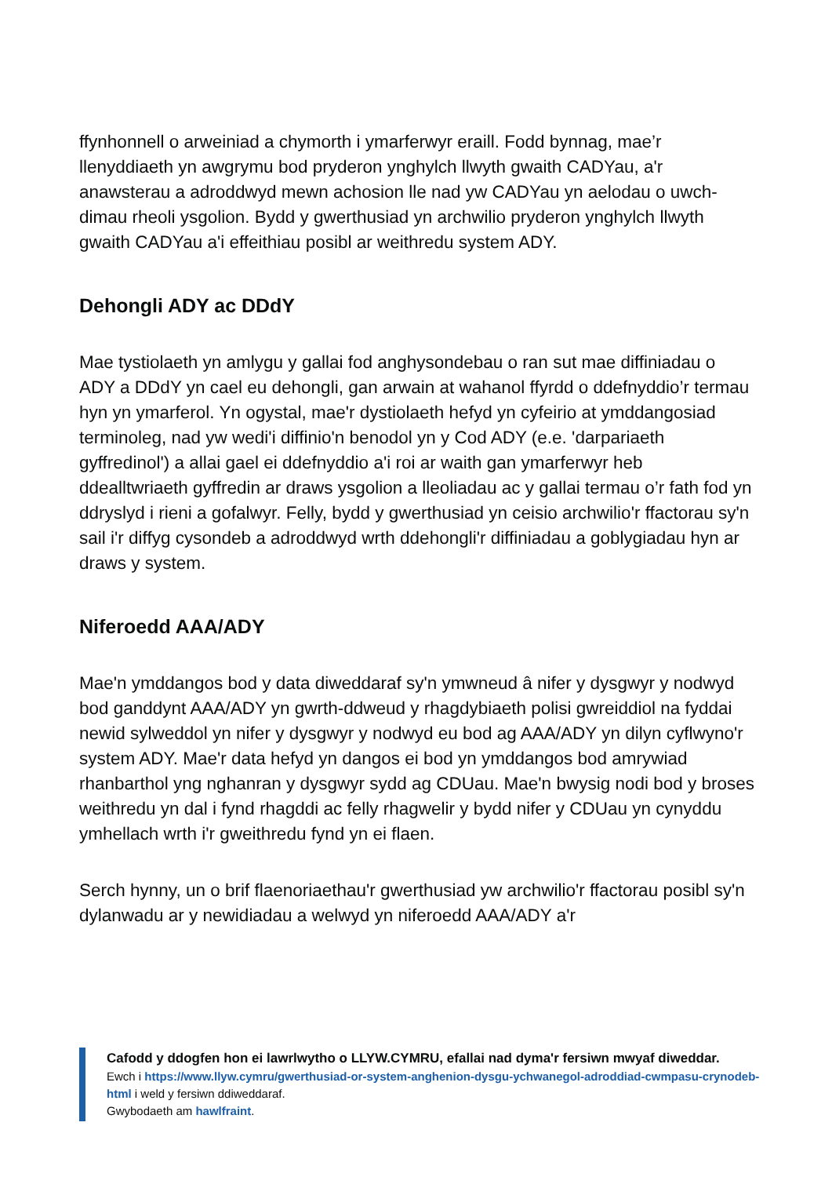ffynhonnell o arweiniad a chymorth i ymarferwyr eraill. Fodd bynnag, mae’r llenyddiaeth yn awgrymu bod pryderon ynghylch llwyth gwaith CADYau, a'r anawsterau a adroddwyd mewn achosion lle nad yw CADYau yn aelodau o uwch-dimau rheoli ysgolion. Bydd y gwerthusiad yn archwilio pryderon ynghylch llwyth gwaith CADYau a'i effeithiau posibl ar weithredu system ADY.
Dehongli ADY ac DDdY
Mae tystiolaeth yn amlygu y gallai fod anghysondebau o ran sut mae diffiniadau o ADY a DDdY yn cael eu dehongli, gan arwain at wahanol ffyrdd o ddefnyddio’r termau hyn yn ymarferol. Yn ogystal, mae'r dystiolaeth hefyd yn cyfeirio at ymddangosiad terminoleg, nad yw wedi'i diffinio'n benodol yn y Cod ADY (e.e. 'darpariaeth gyffredinol') a allai gael ei ddefnyddio a'i roi ar waith gan ymarferwyr heb ddealltwriaeth gyffredin ar draws ysgolion a lleoliadau ac y gallai termau o’r fath fod yn ddryslyd i rieni a gofalwyr. Felly, bydd y gwerthusiad yn ceisio archwilio'r ffactorau sy'n sail i'r diffyg cysondeb a adroddwyd wrth ddehongli'r diffiniadau a goblygiadau hyn ar draws y system.
Niferoedd AAA/ADY
Mae'n ymddangos bod y data diweddaraf sy'n ymwneud â nifer y dysgwyr y nodwyd bod ganddynt AAA/ADY yn gwrth-ddweud y rhagdybiaeth polisi gwreiddiol na fyddai newid sylweddol yn nifer y dysgwyr y nodwyd eu bod ag AAA/ADY yn dilyn cyflwyno'r system ADY. Mae'r data hefyd yn dangos ei bod yn ymddangos bod amrywiad rhanbarthol yng nghanran y dysgwyr sydd ag CDUau. Mae'n bwysig nodi bod y broses weithredu yn dal i fynd rhagddi ac felly rhagwelir y bydd nifer y CDUau yn cynyddu ymhellach wrth i'r gweithredu fynd yn ei flaen.
Serch hynny, un o brif flaenoriaethau'r gwerthusiad yw archwilio'r ffactorau posibl sy'n dylanwadu ar y newidiadau a welwyd yn niferoedd AAA/ADY a'r
Cafodd y ddogfen hon ei lawrlwytho o LLYW.CYMRU, efallai nad dyma'r fersiwn mwyaf diweddar.
Ewch i https://www.llyw.cymru/gwerthusiad-or-system-anghenion-dysgu-ychwanegol-adroddiad-cwmpasu-crynodeb-html i weld y fersiwn ddiweddaraf.
Gwybodaeth am hawlfraint.